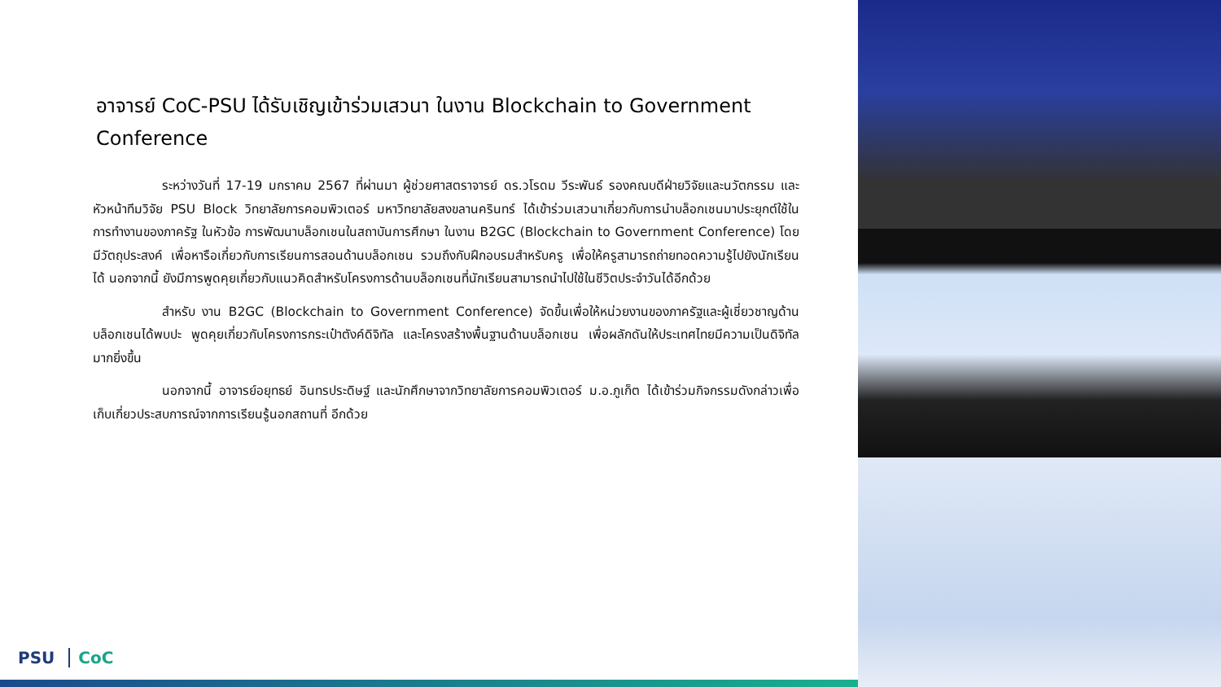อาจารย์ CoC-PSU ได้รับเชิญเข้าร่วมเสวนา ในงาน Blockchain to Government Conference
ระหว่างวันที่ 17-19 มกราคม 2567 ที่ผ่านมา ผู้ช่วยศาสตราจารย์ ดร.วโรดม วีระพันธ์ รองคณบดีฝ่ายวิจัยและนวัตกรรม และหัวหน้าทีมวิจัย PSU Block วิทยาลัยการคอมพิวเตอร์ มหาวิทยาลัยสงขลานครินทร์ ได้เข้าร่วมเสวนาเกี่ยวกับการนำบล็อกเชนมาประยุกต์ใช้ในการทำงานของภาครัฐ ในหัวข้อ การพัฒนาบล็อกเชนในสถาบันการศึกษา ในงาน B2GC (Blockchain to Government Conference) โดยมีวัตถุประสงค์ เพื่อหารือเกี่ยวกับการเรียนการสอนด้านบล็อกเชน รวมถึงกับฝึกอบรมสำหรับครู เพื่อให้ครูสามารถถ่ายทอดความรู้ไปยังนักเรียนได้ นอกจากนี้ ยังมีการพูดคุยเกี่ยวกับแนวคิดสำหรับโครงการด้านบล็อกเชนที่นักเรียนสามารถนำไปใช้ในชีวิตประจำวันได้อีกด้วย
สำหรับ งาน B2GC (Blockchain to Government Conference) จัดขึ้นเพื่อให้หน่วยงานของภาครัฐและผู้เชี่ยวชาญด้านบล็อกเชนได้พบปะ พูดคุยเกี่ยวกับโครงการกระเป๋าตังค์ดิจิทัล และโครงสร้างพื้นฐานด้านบล็อกเชน เพื่อผลักดันให้ประเทศไทยมีความเป็นดิจิทัลมากยิ่งขึ้น
นอกจากนี้ อาจารย์อยุทธย์ อินทรประดิษฐ์ และนักศึกษาจากวิทยาลัยการคอมพิวเตอร์ ม.อ.ภูเก็ต ได้เข้าร่วมกิจกรรมดังกล่าวเพื่อเก็บเกี่ยวประสบการณ์จากการเรียนรู้นอกสถานที่ อีกด้วย
PSU CoC